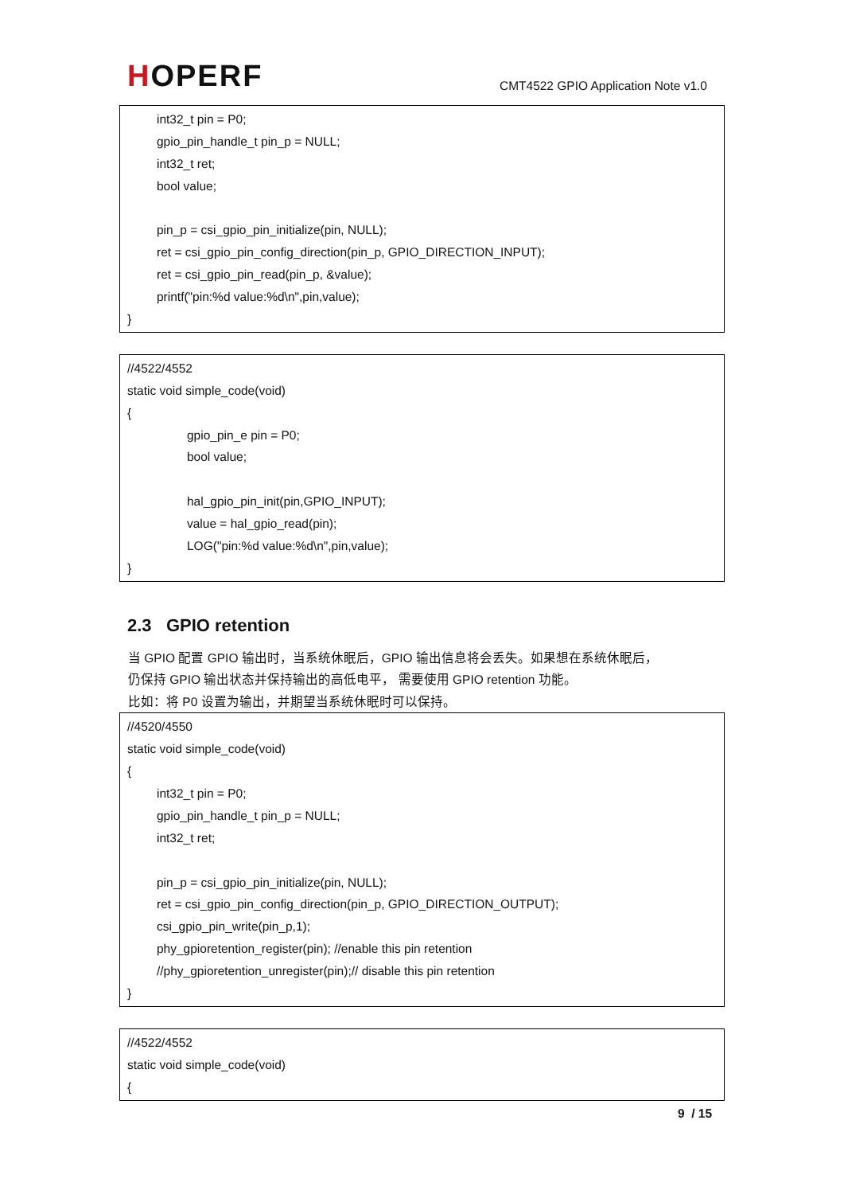HOPERF
CMT4522 GPIO Application Note v1.0
int32_t pin = P0;
gpio_pin_handle_t pin_p = NULL;
int32_t ret;
bool value;
pin_p = csi_gpio_pin_initialize(pin, NULL);
ret = csi_gpio_pin_config_direction(pin_p, GPIO_DIRECTION_INPUT);
ret = csi_gpio_pin_read(pin_p, &value);
printf("pin:%d value:%d\n",pin,value);
}
//4522/4552
static void simple_code(void)
{
gpio_pin_e pin = P0;
bool value;
hal_gpio_pin_init(pin,GPIO_INPUT);
value = hal_gpio_read(pin);
LOG("pin:%d value:%d\n",pin,value);
}
2.3 GPIO retention
当 GPIO 配置 GPIO 输出时，当系统休眠后，GPIO 输出信息将会丢失。如果想在系统休眠后，
仍保持 GPIO 输出状态并保持输出的高低电平， 需要使用 GPIO retention 功能。
比如：将 P0 设置为输出，并期望当系统休眠时可以保持。
//4520/4550
static void simple_code(void)
{
int32_t pin = P0;
gpio_pin_handle_t pin_p = NULL;
int32_t ret;
pin_p = csi_gpio_pin_initialize(pin, NULL);
ret = csi_gpio_pin_config_direction(pin_p, GPIO_DIRECTION_OUTPUT);
csi_gpio_pin_write(pin_p,1);
phy_gpioretention_register(pin); //enable this pin retention
//phy_gpioretention_unregister(pin);// disable this pin retention
}
//4522/4552
static void simple_code(void)
{
9 / 15